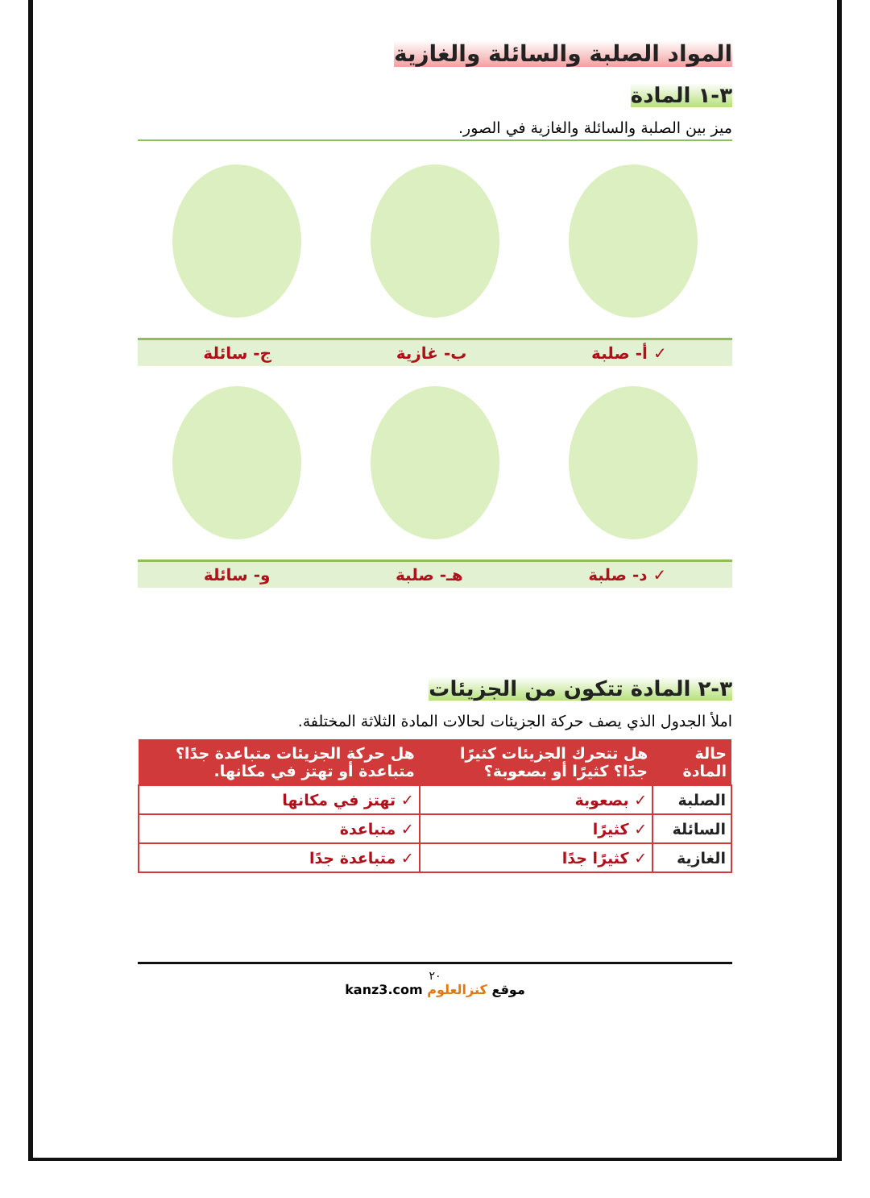المواد الصلبة والسائلة والغازية
٣-١ المادة
ميز بين الصلبة والسائلة والغازية في الصور.
✓ أ- صلبة ب- غازية ج- سائلة
✓ د- صلبة هـ- صلبة و- سائلة
٣-٢ المادة تتكون من الجزيئات
املأ الجدول الذي يصف حركة الجزيئات لحالات المادة الثلاثة المختلفة.
| حالة المادة | هل تتحرك الجزيئات كثيرًا جدًا؟ كثيرًا أو بصعوبة؟ | هل حركة الجزيئات متباعدة جدًا؟ متباعدة أو تهتز في مكانها. |
| --- | --- | --- |
| الصلبة | ✓ بصعوبة | ✓ تهتز في مكانها |
| السائلة | ✓ كثيرًا | ✓ متباعدة |
| الغازية | ✓ كثيرًا جدًا | ✓ متباعدة جدًا |
٢٠
موقع كنزالعلوم kanz3.com